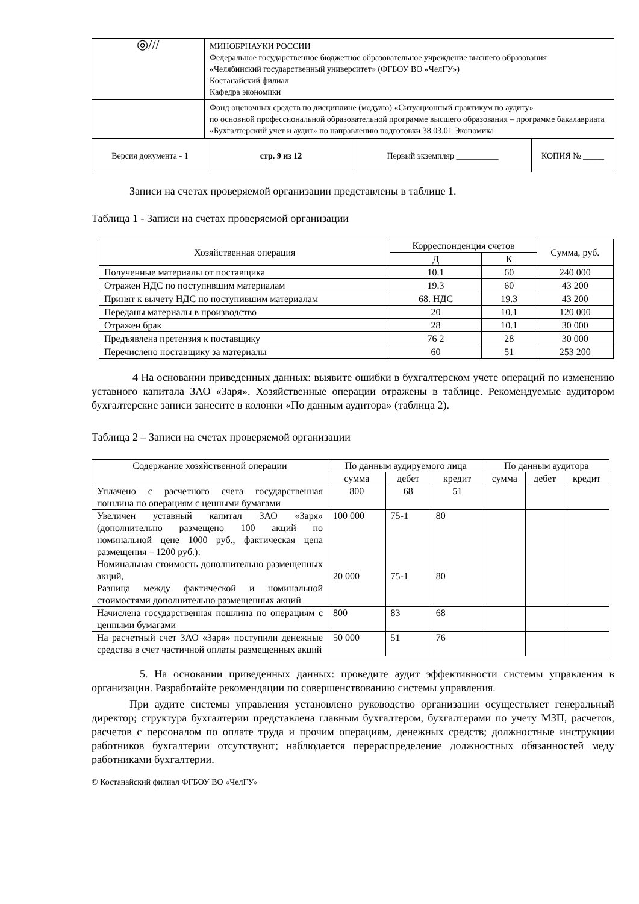| ◎/// | МИНОБРНАУКИ РОССИИ Федеральное государственное бюджетное образовательное учреждение высшего образования «Челябинский государственный университет» (ФГБОУ ВО «ЧелГУ») Костанайский филиал Кафедра экономики |
| | Фонд оценочных средств по дисциплине (модулю) «Ситуационный практикум по аудиту» по основной профессиональной образовательной программе высшего образования – программе бакалавриата «Бухгалтерский учет и аудит» по направлению подготовки 38.03.01 Экономика |
| Версия документа - 1 | стр. 9 из 12 | Первый экземпляр __________ | КОПИЯ № _____ |
Записи на счетах проверяемой организации представлены в таблице 1.
Таблица 1 - Записи на счетах проверяемой организации
| Хозяйственная операция | Корреспонденция счетов | | Сумма, руб. |
| --- | --- | --- | --- |
| | Д | К | |
| Полученные материалы от поставщика | 10.1 | 60 | 240 000 |
| Отражен НДС по поступившим материалам | 19.3 | 60 | 43 200 |
| Принят к вычету НДС по поступившим материалам | 68. НДС | 19.3 | 43 200 |
| Переданы материалы в производство | 20 | 10.1 | 120 000 |
| Отражен брак | 28 | 10.1 | 30 000 |
| Предъявлена претензия к поставщику | 76 2 | 28 | 30 000 |
| Перечислено поставщику за материалы | 60 | 51 | 253 200 |
4 На основании приведенных данных: выявите ошибки в бухгалтерском учете операций по изменению уставного капитала ЗАО «Заря». Хозяйственные операции отражены в таблице. Рекомендуемые аудитором бухгалтерские записи занесите в колонки «По данным аудитора» (таблица 2).
Таблица 2 – Записи на счетах проверяемой организации
| Содержание хозяйственной операции | По данным аудируемого лица | | | По данным аудитора | | |
| --- | --- | --- | --- | --- | --- | --- |
| | сумма | дебет | кредит | сумма | дебет | кредит |
| Уплачено с расчетного счета государственная пошлина по операциям с ценными бумагами | 800 | 68 | 51 | | | |
| Увеличен уставный капитал ЗАО «Заря» (дополнительно размещено 100 акций по номинальной цене 1000 руб., фактическая цена размещения – 1200 руб.): Номинальная стоимость дополнительно размещенных акций, Разница между фактической и номинальной стоимостями дополнительно размещенных акций | 100 000 20 000 | 75-1 75-1 | 80 80 | | | |
| Начислена государственная пошлина по операциям с ценными бумагами | 800 | 83 | 68 | | | |
| На расчетный счет ЗАО «Заря» поступили денежные средства в счет частичной оплаты размещенных акций | 50 000 | 51 | 76 | | | |
5. На основании приведенных данных: проведите аудит эффективности системы управления в организации. Разработайте рекомендации по совершенствованию системы управления.
При аудите системы управления установлено руководство организации осуществляет генеральный директор; структура бухгалтерии представлена главным бухгалтером, бухгалтерами по учету МЗП, расчетов, расчетов с персоналом по оплате труда и прочим операциям, денежных средств; должностные инструкции работников бухгалтерии отсутствуют; наблюдается перераспределение должностных обязанностей меду работниками бухгалтерии.
© Костанайский филиал ФГБОУ ВО «ЧелГУ»